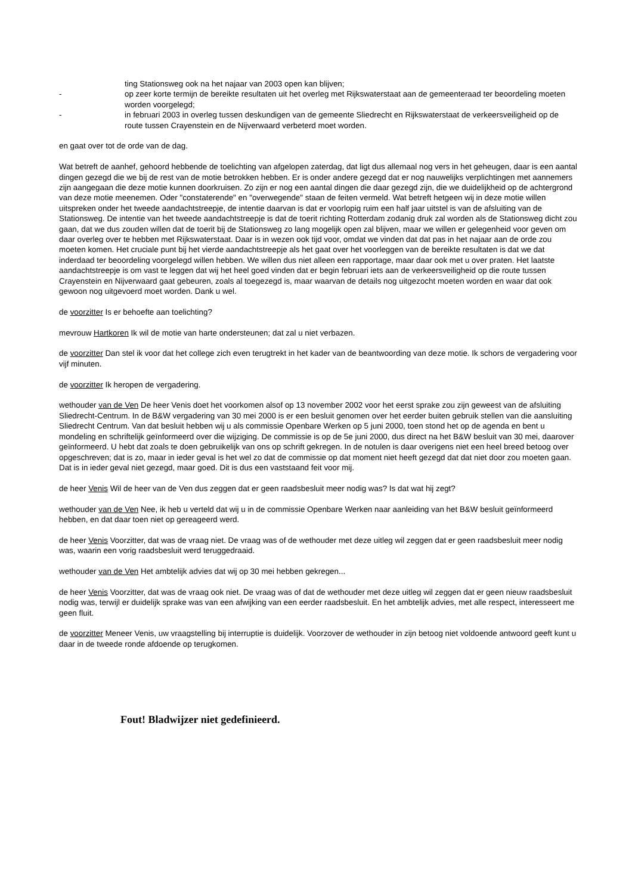ting Stationsweg ook na het najaar van 2003 open kan blijven;
- op zeer korte termijn de bereikte resultaten uit het overleg met Rijkswaterstaat aan de gemeenteraad ter beoordeling moeten worden voorgelegd;
- in februari 2003 in overleg tussen deskundigen van de gemeente Sliedrecht en Rijkswaterstaat de verkeersveiligheid op de route tussen Crayenstein en de Nijverwaard verbeterd moet worden.
en gaat over tot de orde van de dag.
Wat betreft de aanhef, gehoord hebbende de toelichting van afgelopen zaterdag, dat ligt dus allemaal nog vers in het geheugen, daar is een aantal dingen gezegd die we bij de rest van de motie betrokken hebben. Er is onder andere gezegd dat er nog nauwelijks verplichtingen met aannemers zijn aangegaan die deze motie kunnen doorkruisen. Zo zijn er nog een aantal dingen die daar gezegd zijn, die we duidelijkheid op de achtergrond van deze motie meenemen. Oder "constaterende" en "overwegende" staan de feiten vermeld. Wat betreft hetgeen wij in deze motie willen uitspreken onder het tweede aandachtstreepje, de intentie daarvan is dat er voorlopig ruim een half jaar uitstel is van de afsluiting van de Stationsweg. De intentie van het tweede aandachtstreepje is dat de toerit richting Rotterdam zodanig druk zal worden als de Stationsweg dicht zou gaan, dat we dus zouden willen dat de toerit bij de Stationsweg zo lang mogelijk open zal blijven, maar we willen er gelegenheid voor geven om daar overleg over te hebben met Rijkswaterstaat. Daar is in wezen ook tijd voor, omdat we vinden dat dat pas in het najaar aan de orde zou moeten komen. Het cruciale punt bij het vierde aandachtstreepje als het gaat over het voorleggen van de bereikte resultaten is dat we dat inderdaad ter beoordeling voorgelegd willen hebben. We willen dus niet alleen een rapportage, maar daar ook met u over praten. Het laatste aandachtstreepje is om vast te leggen dat wij het heel goed vinden dat er begin februari iets aan de verkeersveiligheid op die route tussen Crayenstein en Nijverwaard gaat gebeuren, zoals al toegezegd is, maar waarvan de details nog uitgezocht moeten worden en waar dat ook gewoon nog uitgevoerd moet worden. Dank u wel.
de voorzitter Is er behoefte aan toelichting?
mevrouw Hartkoren Ik wil de motie van harte ondersteunen; dat zal u niet verbazen.
de voorzitter Dan stel ik voor dat het college zich even terugtrekt in het kader van de beantwoording van deze motie. Ik schors de vergadering voor vijf minuten.
de voorzitter Ik heropen de vergadering.
wethouder van de Ven De heer Venis doet het voorkomen alsof op 13 november 2002 voor het eerst sprake zou zijn geweest van de afsluiting Sliedrecht-Centrum. In de B&W vergadering van 30 mei 2000 is er een besluit genomen over het eerder buiten gebruik stellen van die aansluiting Sliedrecht Centrum. Van dat besluit hebben wij u als commissie Openbare Werken op 5 juni 2000, toen stond het op de agenda en bent u mondeling en schriftelijk geïnformeerd over die wijziging. De commissie is op de 5e juni 2000, dus direct na het B&W besluit van 30 mei, daarover geïnformeerd. U hebt dat zoals te doen gebruikelijk van ons op schrift gekregen. In de notulen is daar overigens niet een heel breed betoog over opgeschreven; dat is zo, maar in ieder geval is het wel zo dat de commissie op dat moment niet heeft gezegd dat dat niet door zou moeten gaan. Dat is in ieder geval niet gezegd, maar goed. Dit is dus een vaststaand feit voor mij.
de heer Venis Wil de heer van de Ven dus zeggen dat er geen raadsbesluit meer nodig was? Is dat wat hij zegt?
wethouder van de Ven Nee, ik heb u verteld dat wij u in de commissie Openbare Werken naar aanleiding van het B&W besluit geïnformeerd hebben, en dat daar toen niet op gereageerd werd.
de heer Venis Voorzitter, dat was de vraag niet. De vraag was of de wethouder met deze uitleg wil zeggen dat er geen raadsbesluit meer nodig was, waarin een vorig raadsbesluit werd teruggedraaid.
wethouder van de Ven Het ambtelijk advies dat wij op 30 mei hebben gekregen...
de heer Venis Voorzitter, dat was de vraag ook niet. De vraag was of dat de wethouder met deze uitleg wil zeggen dat er geen nieuw raadsbesluit nodig was, terwijl er duidelijk sprake was van een afwijking van een eerder raadsbesluit. En het ambtelijk advies, met alle respect, interesseert me geen fluit.
de voorzitter Meneer Venis, uw vraagstelling bij interruptie is duidelijk. Voorzover de wethouder in zijn betoog niet voldoende antwoord geeft kunt u daar in de tweede ronde afdoende op terugkomen.
Fout! Bladwijzer niet gedefinieerd.